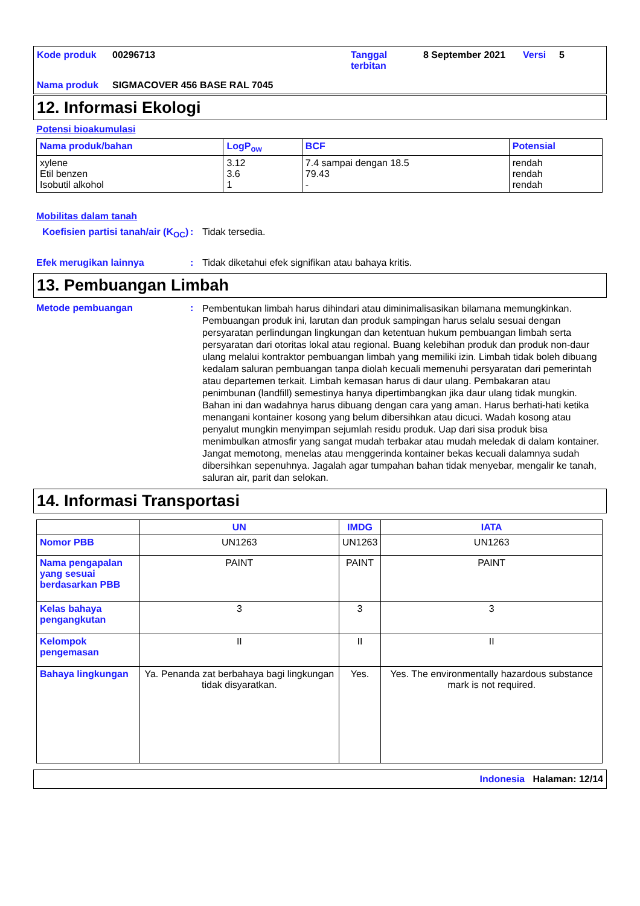Kode produk 00296713 Tanggal terbitan 8 September 2021 Versi 5 Nama produk SIGMACOVER 456 BASE RAL 7045
12. Informasi Ekologi
Potensi bioakumulasi
| Nama produk/bahan | LogP<sub>ow</sub> | BCF | Potensial |
| --- | --- | --- | --- |
| xylene Etil benzen Isobutil alkohol | 3.12 3.6 1 | 7.4 sampai dengan 18.5 79.43 - | rendah rendah rendah |
Mobilitas dalam tanah
Koefisien partisi tanah/air (K<sub>OC</sub>): Tidak tersedia.
Efek merugikan lainnya: Tidak diketahui efek signifikan atau bahaya kritis.
13. Pembuangan Limbah
Metode pembuangan: Pembentukan limbah harus dihindari atau diminimalisasikan bilamana memungkinkan. Pembuangan produk ini, larutan dan produk sampingan harus selalu sesuai dengan persyaratan perlindungan lingkungan dan ketentuan hukum pembuangan limbah serta persyaratan dari otoritas lokal atau regional. Buang kelebihan produk dan produk non-daur ulang melalui kontraktor pembuangan limbah yang memiliki izin. Limbah tidak boleh dibuang kedalam saluran pembuangan tanpa diolah kecuali memenuhi persyaratan dari pemerintah atau departemen terkait. Limbah kemasan harus di daur ulang. Pembakaran atau penimbunan (landfill) semestinya hanya dipertimbangkan jika daur ulang tidak mungkin. Bahan ini dan wadahnya harus dibuang dengan cara yang aman. Harus berhati-hati ketika menangani kontainer kosong yang belum dibersihkan atau dicuci. Wadah kosong atau penyalut mungkin menyimpan sejumlah residu produk. Uap dari sisa produk bisa menimbulkan atmosfir yang sangat mudah terbakar atau mudah meledak di dalam kontainer. Jangat memotong, menelas atau menggerinda kontainer bekas kecuali dalamnya sudah dibersihkan sepenuhnya. Jagalah agar tumpahan bahan tidak menyebar, mengalir ke tanah, saluran air, parit dan selokan.
14. Informasi Transportasi
| | UN | IMDG | IATA |
| --- | --- | --- | --- |
| Nomor PBB | UN1263 | UN1263 | UN1263 |
| Nama pengapalan yang sesuai berdasarkan PBB | PAINT | PAINT | PAINT |
| Kelas bahaya pengangkutan | 3 | 3 | 3 |
| Kelompok pengemasan | II | II | II |
| Bahaya lingkungan | Ya. Penanda zat berbahaya bagi lingkungan tidak disyaratkan. | Yes. | Yes. The environmentally hazardous substance mark is not required. |
Indonesia Halaman: 12/14